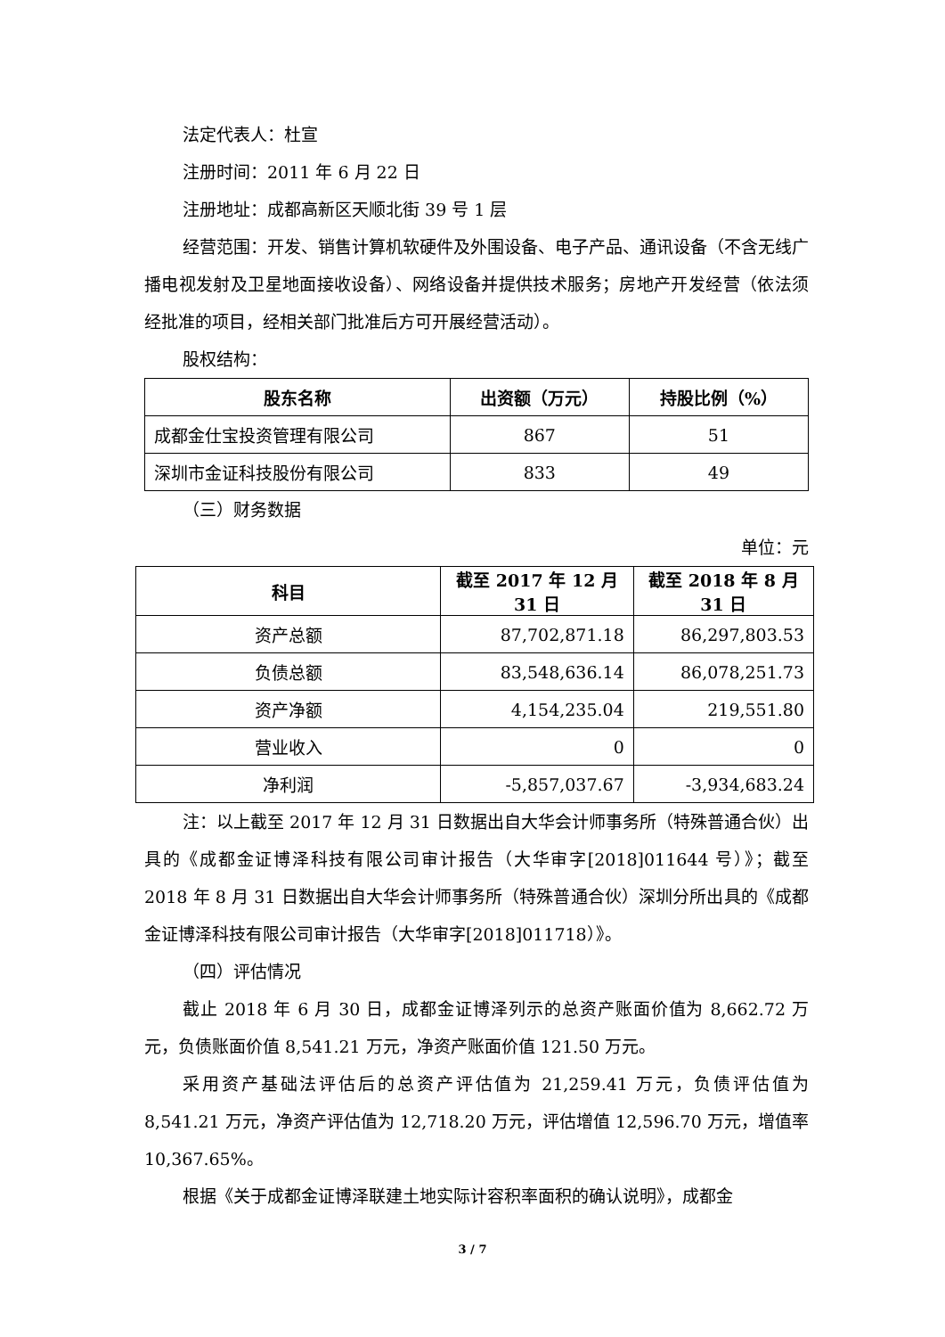法定代表人：杜宣
注册时间：2011 年 6 月 22 日
注册地址：成都高新区天顺北街 39 号 1 层
经营范围：开发、销售计算机软硬件及外围设备、电子产品、通讯设备（不含无线广播电视发射及卫星地面接收设备）、网络设备并提供技术服务；房地产开发经营（依法须经批准的项目，经相关部门批准后方可开展经营活动）。
股权结构：
| 股东名称 | 出资额（万元） | 持股比例（%） |
| --- | --- | --- |
| 成都金仕宝投资管理有限公司 | 867 | 51 |
| 深圳市金证科技股份有限公司 | 833 | 49 |
（三）财务数据
单位：元
| 科目 | 截至 2017 年 12 月 31 日 | 截至 2018 年 8 月 31 日 |
| --- | --- | --- |
| 资产总额 | 87,702,871.18 | 86,297,803.53 |
| 负债总额 | 83,548,636.14 | 86,078,251.73 |
| 资产净额 | 4,154,235.04 | 219,551.80 |
| 营业收入 | 0 | 0 |
| 净利润 | -5,857,037.67 | -3,934,683.24 |
注：以上截至 2017 年 12 月 31 日数据出自大华会计师事务所（特殊普通合伙）出具的《成都金证博泽科技有限公司审计报告（大华审字[2018]011644 号）》；截至 2018 年 8 月 31 日数据出自大华会计师事务所（特殊普通合伙）深圳分所出具的《成都金证博泽科技有限公司审计报告（大华审字[2018]011718）》。
（四）评估情况
截止 2018 年 6 月 30 日，成都金证博泽列示的总资产账面价值为 8,662.72 万元，负债账面价值 8,541.21 万元，净资产账面价值 121.50 万元。
采用资产基础法评估后的总资产评估值为 21,259.41 万元，负债评估值为 8,541.21 万元，净资产评估值为 12,718.20 万元，评估增值 12,596.70 万元，增值率 10,367.65%。
根据《关于成都金证博泽联建土地实际计容积率面积的确认说明》，成都金
3 / 7